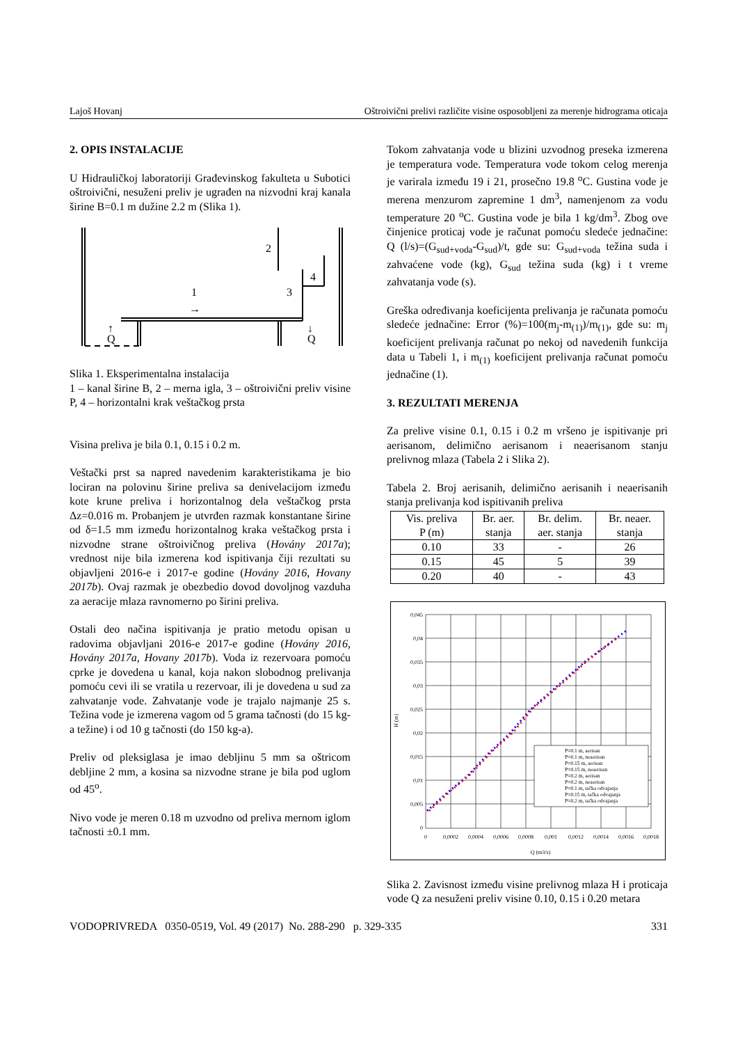Lajoš Hovanj Oštroivični prelivi različite visine osposobljeni za merenje hidrograma oticaja
2. OPIS INSTALACIJE
U Hidrauličkoj laboratoriji Građevinskog fakulteta u Subotici oštroivični, nesuženi preliv je ugrađen na nizvodni kraj kanala širine B=0.1 m dužine 2.2 m (Slika 1).
2
4
1
3
→
↑
Q
↓
Q
Slika 1. Eksperimentalna instalacija
1 – kanal širine B, 2 – merna igla, 3 – oštroivični preliv visine P, 4 – horizontalni krak veštačkog prsta
Visina preliva je bila 0.1, 0.15 i 0.2 m.
Veštački prst sa napred navedenim karakteristikama je bio lociran na polovinu širine preliva sa denivelacijom između kote krune preliva i horizontalnog dela veštačkog prsta Δz=0.016 m. Probanjem je utvrđen razmak konstantane širine od δ=1.5 mm između horizontalnog kraka veštačkog prsta i nizvodne strane oštroivičnog preliva (Hovány 2017a); vrednost nije bila izmerena kod ispitivanja čiji rezultati su objavljeni 2016-e i 2017-e godine (Hovány 2016, Hovany 2017b). Ovaj razmak je obezbedio dovod dovoljnog vazduha za aeracije mlaza ravnomerno po širini preliva.
Ostali deo načina ispitivanja je pratio metodu opisan u radovima objavljani 2016-e 2017-e godine (Hovány 2016, Hovány 2017a, Hovany 2017b). Voda iz rezervoara pomoću cprke je dovedena u kanal, koja nakon slobodnog prelivanja pomoću cevi ili se vratila u rezervoar, ili je dovedena u sud za zahvatanje vode. Zahvatanje vode je trajalo najmanje 25 s. Težina vode je izmerena vagom od 5 grama tačnosti (do 15 kg-a težine) i od 10 g tačnosti (do 150 kg-a).
Preliv od pleksiglasa je imao debljinu 5 mm sa oštricom debljine 2 mm, a kosina sa nizvodne strane je bila pod uglom od 45<sup>o</sup>.
Nivo vode je meren 0.18 m uzvodno od preliva mernom iglom tačnosti ±0.1 mm.
Tokom zahvatanja vode u blizini uzvodnog preseka izmerena je temperatura vode. Temperatura vode tokom celog merenja je varirala između 19 i 21, prosečno 19.8 <sup>o</sup>C. Gustina vode je merena menzurom zapremine 1 dm<sup>3</sup>, namenjenom za vodu temperature 20 <sup>o</sup>C. Gustina vode je bila 1 kg/dm<sup>3</sup>. Zbog ove činjenice proticaj vode je računat pomoću sledeće jednačine: Q (l/s)=(G<sub>sud+voda</sub>-G<sub>sud</sub>)/t, gde su: G<sub>sud+voda</sub> težina suda i zahvaćene vode (kg), G<sub>sud</sub> težina suda (kg) i t vreme zahvatanja vode (s).
Greška određivanja koeficijenta prelivanja je računata pomoću sledeće jednačine: Error (%)=100(m<sub>j</sub>-m<sub>(1)</sub>)/m<sub>(1)</sub>, gde su: m<sub>j</sub> koeficijent prelivanja računat po nekoj od navedenih funkcija data u Tabeli 1, i m<sub>(1)</sub> koeficijent prelivanja računat pomoću jednačine (1).
3. REZULTATI MERENJA
Za prelive visine 0.1, 0.15 i 0.2 m vršeno je ispitivanje pri aerisanom, delimično aerisanom i neaerisanom stanju prelivnog mlaza (Tabela 2 i Slika 2).
Tabela 2. Broj aerisanih, delimično aerisanih i neaerisanih stanja prelivanja kod ispitivanih preliva
| Vis. preliva P (m) | Br. aer. stanja | Br. delim. aer. stanja | Br. neaer. stanja |
| 0.10 | 33 | - | 26 |
| 0.15 | 45 | 5 | 39 |
| 0.20 | 40 | - | 43 |
0,045
0,04
0,035
0,03
0,025
0,02
0,015
0,01
0,005
0
0
0,0002
0,0004
0,0006
0,0008
0,001
0,0012
0,0014
0,0016
0,0018
Q (m3/s)
H (m)
P=0.1 m, aerisan
P=0.1 m, neaerisan
P=0.15 m, aerisan
P=0.15 m, neaerisan
P=0.2 m, aerisan
P=0.2 m, neaerisan
P=0.1 m, tačka odvajanja
P=0.15 m, tačka odvajanja
P=0.2 m, tačka odvajanja
Slika 2. Zavisnost između visine prelivnog mlaza H i proticaja vode Q za nesuženi preliv visine 0.10, 0.15 i 0.20 metara
VODOPRIVREDA 0350-0519, Vol. 49 (2017) No. 288-290 p. 329-335 331